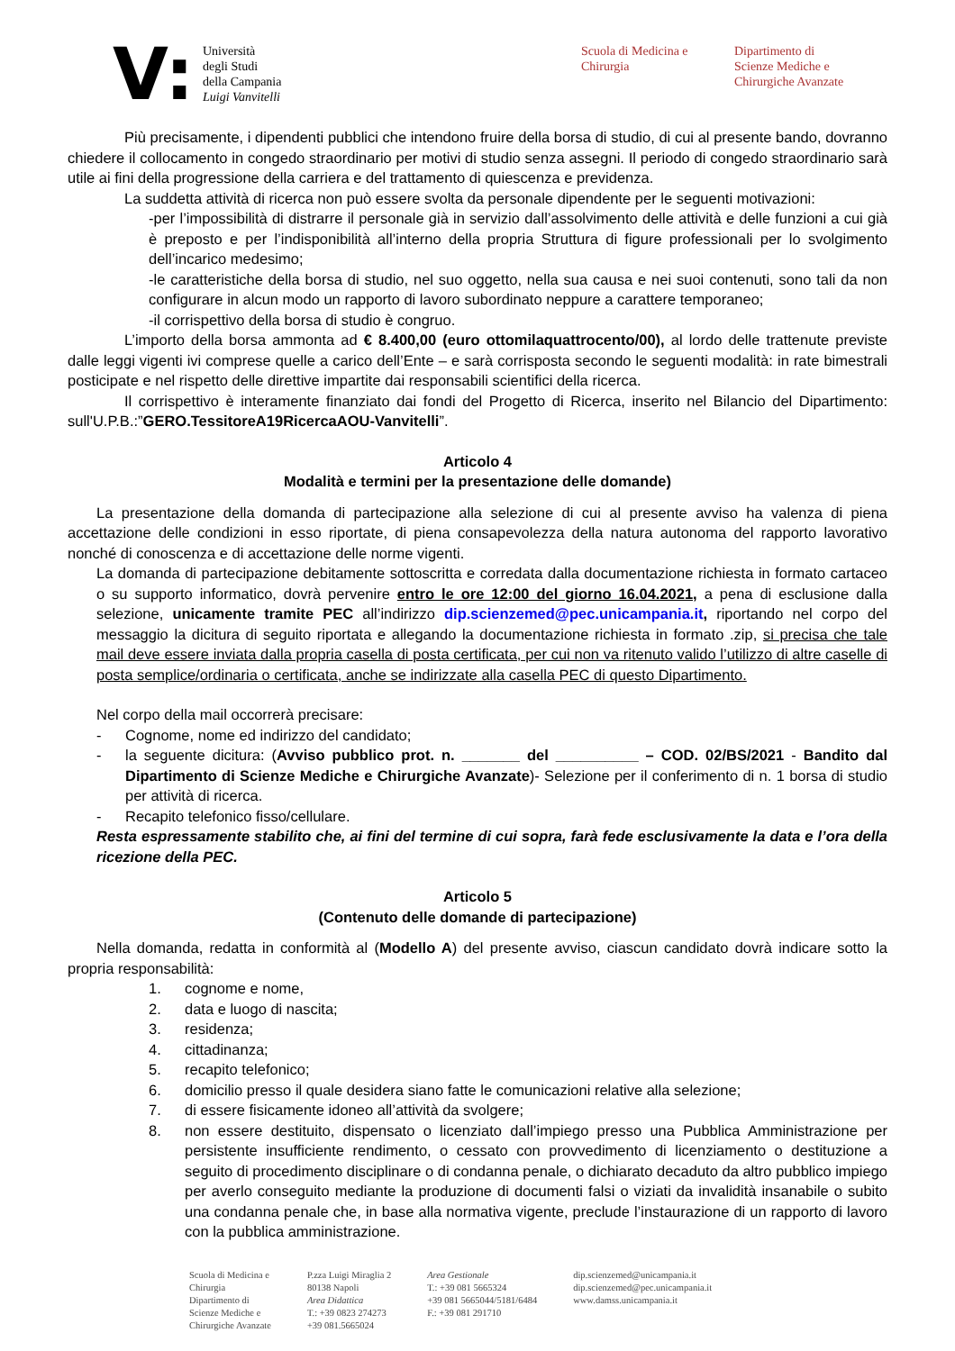V:
Università
degli Studi
della Campania
Luigi Vanvitelli
Scuola di Medicina e
Chirurgia
Dipartimento di
Scienze Mediche e
Chirurgiche Avanzate
Più precisamente, i dipendenti pubblici che intendono fruire della borsa di studio, di cui al presente bando, dovranno chiedere il collocamento in congedo straordinario per motivi di studio senza assegni. Il periodo di congedo straordinario sarà utile ai fini della progressione della carriera e del trattamento di quiescenza e previdenza.
La suddetta attività di ricerca non può essere svolta da personale dipendente per le seguenti motivazioni:
-per l’impossibilità di distrarre il personale già in servizio dall’assolvimento delle attività e delle funzioni a cui già è preposto e per l’indisponibilità all’interno della propria Struttura di figure professionali per lo svolgimento dell’incarico medesimo;
-le caratteristiche della borsa di studio, nel suo oggetto, nella sua causa e nei suoi contenuti, sono tali da non configurare in alcun modo un rapporto di lavoro subordinato neppure a carattere temporaneo;
-il corrispettivo della borsa di studio è congruo.
L’importo della borsa ammonta ad € 8.400,00 (euro ottomilaquattrocento/00), al lordo delle trattenute previste dalle leggi vigenti ivi comprese quelle a carico dell’Ente – e sarà corrisposta secondo le seguenti modalità: in rate bimestrali posticipate e nel rispetto delle direttive impartite dai responsabili scientifici della ricerca.
Il corrispettivo è interamente finanziato dai fondi del Progetto di Ricerca, inserito nel Bilancio del Dipartimento: sull'U.P.B.:”GERO.TessitoreA19RicercaAOU-Vanvitelli”.
Articolo 4
Modalità e termini per la presentazione delle domande)
La presentazione della domanda di partecipazione alla selezione di cui al presente avviso ha valenza di piena accettazione delle condizioni in esso riportate, di piena consapevolezza della natura autonoma del rapporto lavorativo nonché di conoscenza e di accettazione delle norme vigenti.
La domanda di partecipazione debitamente sottoscritta e corredata dalla documentazione richiesta in formato cartaceo o su supporto informatico, dovrà pervenire entro le ore 12:00 del giorno 16.04.2021, a pena di esclusione dalla selezione, unicamente tramite PEC all’indirizzo dip.scienzemed@pec.unicampania.it, riportando nel corpo del messaggio la dicitura di seguito riportata e allegando la documentazione richiesta in formato .zip, si precisa che tale mail deve essere inviata dalla propria casella di posta certificata, per cui non va ritenuto valido l’utilizzo di altre caselle di posta semplice/ordinaria o certificata, anche se indirizzate alla casella PEC di questo Dipartimento.
Nel corpo della mail occorrerà precisare:
- Cognome, nome ed indirizzo del candidato;
- la seguente dicitura: (Avviso pubblico prot. n. _______ del __________ – COD. 02/BS/2021 - Bandito dal Dipartimento di Scienze Mediche e Chirurgiche Avanzate)- Selezione per il conferimento di n. 1 borsa di studio per attività di ricerca.
- Recapito telefonico fisso/cellulare.
Resta espressamente stabilito che, ai fini del termine di cui sopra, farà fede esclusivamente la data e l’ora della ricezione della PEC.
Articolo 5
(Contenuto delle domande di partecipazione)
Nella domanda, redatta in conformità al (Modello A) del presente avviso, ciascun candidato dovrà indicare sotto la propria responsabilità:
1. cognome e nome,
2. data e luogo di nascita;
3. residenza;
4. cittadinanza;
5. recapito telefonico;
6. domicilio presso il quale desidera siano fatte le comunicazioni relative alla selezione;
7. di essere fisicamente idoneo all’attività da svolgere;
8. non essere destituito, dispensato o licenziato dall’impiego presso una Pubblica Amministrazione per persistente insufficiente rendimento, o cessato con provvedimento di licenziamento o destituzione a seguito di procedimento disciplinare o di condanna penale, o dichiarato decaduto da altro pubblico impiego per averlo conseguito mediante la produzione di documenti falsi o viziati da invalidità insanabile o subito una condanna penale che, in base alla normativa vigente, preclude l’instaurazione di un rapporto di lavoro con la pubblica amministrazione.
Scuola di Medicina e
Chirurgia
Dipartimento di
Scienze Mediche e
Chirurgiche Avanzate
P.zza Luigi Miraglia 2
80138 Napoli
Area Didattica
T.: +39 0823 274273
+39 081.5665024
Area Gestionale
T.: +39 081 5665324
+39 081 5665044/5181/6484
F.: +39 081 291710
dip.scienzemed@unicampania.it
dip.scienzemed@pec.unicampania.it
www.damss.unicampania.it